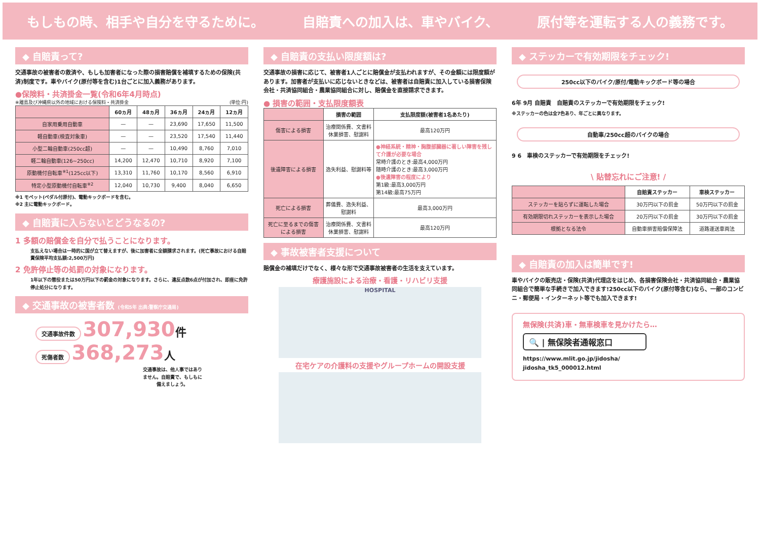もしもの時、相手や自分を守るために。 自賠責への加入は、車やバイク、 原付等を運転する人の義務です。
◆ 自賠責って?
交通事故の被害者の救済や、もしも加害者になった際の損害賠償を補填するための保険(共済)制度です。車やバイク(原付等を含む)1台ごとに加入義務があります。
●保険料・共済掛金一覧(令和6年4月時点)
※離島及び沖縄県以外の地域における保険料・共済掛金 (単位:円)
| | 60ヵ月 | 48ヵ月 | 36ヵ月 | 24ヵ月 | 12ヵ月 |
| --- | --- | --- | --- | --- | --- |
| 自家用乗用自動車 | — | — | 23,690 | 17,650 | 11,500 |
| 軽自動車(検査対象車) | — | — | 23,520 | 17,540 | 11,440 |
| 小型二輪自動車(250cc超) | — | — | 10,490 | 8,760 | 7,010 |
| 軽二輪自動車(126~250cc) | 14,200 | 12,470 | 10,710 | 8,920 | 7,100 |
| 原動機付自転車<sup>※1</sup>(125cc以下) | 13,310 | 11,760 | 10,170 | 8,560 | 6,910 |
| 特定小型原動機付自転車<sup>※2</sup> | 12,040 | 10,730 | 9,400 | 8,040 | 6,650 |
※1 モペット(ペダル付原付)、電動キックボードを含む。
※2 主に電動キックボード。
◆ 自賠責に入らないとどうなるの?
1 多額の賠償金を自分で払うことになります。
支払えない場合は一時的に国が立て替えますが、後に加害者に全額請求されます。(死亡事故における自賠責保険平均支払額:2,500万円)
2 免許停止等の処罰の対象になります。
1年以下の懲役または50万円以下の罰金の対象になります。さらに、違反点数6点が付加され、即座に免許停止処分になります。
◆ 交通事故の被害者数 (令和5年 出典:警察庁交通局)
交通事故件数 307,930 件
死傷者数 368,273 人
交通事故は、他人事ではありません。自賠責で、もしもに備えましょう。
◆ 自賠責の支払い限度額は?
交通事故の損害に応じて、被害者1人ごとに賠償金が支払われますが、その金額には限度額があります。加害者が支払いに応じないときなどは、被害者は自賠責に加入している損害保険会社・共済協同組合・農業協同組合に対し、賠償金を直接請求できます。
● 損害の範囲・支払限度額表
| | 損害の範囲 | 支払限度額(被害者1名あたり) |
| --- | --- | --- |
| 傷害による損害 | 治療関係費、文書料 休業損害、慰謝料 | 最高120万円 |
| 後遺障害による損害 | 逸失利益、慰謝料等 | ●神経系統・精神・胸腹部臓器に著しい障害を残して介護が必要な場合 常時介護のとき:最高4,000万円 随時介護のとき:最高3,000万円 ●後遺障害の程度により 第1級:最高3,000万円 第14級:最高75万円 |
| 死亡による損害 | 葬儀費、逸失利益、慰謝料 | 最高3,000万円 |
| 死亡に至るまでの傷害による損害 | 治療関係費、文書料 休業損害、慰謝料 | 最高120万円 |
◆ 事故被害者支援について
賠償金の補填だけでなく、様々な形で交通事故被害者の生活を支えています。
療護施設による治療・看護・リハビリ支援
HOSPITAL
在宅ケアの介護料の支援やグループホームの開設支援
◆ ステッカーで有効期限をチェック!
250cc以下のバイク/原付/電動キックボード等の場合
6年 9月 自賠責　自賠責のステッカーで有効期限をチェック!
※ステッカーの色は全7色あり、年ごとに異なります。
自動車/250cc超のバイクの場合
9 6　車検のステッカーで有効期限をチェック!
\ 貼替忘れにご注意! /
| | 自賠責ステッカー | 車検ステッカー |
| --- | --- | --- |
| ステッカーを貼らずに運転した場合 | 30万円以下の罰金 | 50万円以下の罰金 |
| 有効期限切れステッカーを表示した場合 | 20万円以下の罰金 | 30万円以下の罰金 |
| 根拠となる法令 | 自動車損害賠償保障法 | 道路運送車両法 |
◆ 自賠責の加入は簡単です!
車やバイクの販売店・保険(共済)代理店をはじめ、各損害保険会社・共済協同組合・農業協同組合で簡単な手続きで加入できます!250cc以下のバイク(原付等含む)なら、一部のコンビニ・郵便局・インターネット等でも加入できます!
無保険(共済)車・無車検車を見かけたら…
🔍 | 無保険者通報窓口
https://www.mlit.go.jp/jidosha/
jidosha_tk5_000012.html